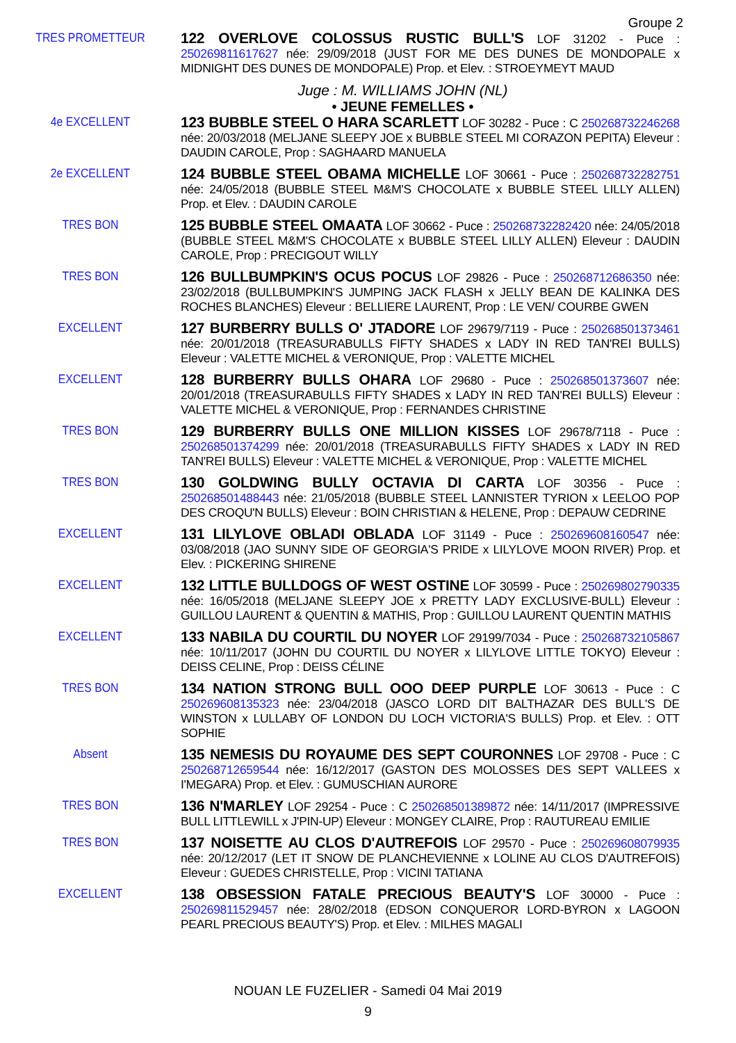Groupe 2
TRES PROMETTEUR
122 OVERLOVE COLOSSUS RUSTIC BULL'S LOF 31202 - Puce : 250269811617627 née: 29/09/2018 (JUST FOR ME DES DUNES DE MONDOPALE x MIDNIGHT DES DUNES DE MONDOPALE) Prop. et Elev. : STROEYMEYT MAUD
Juge : M. WILLIAMS JOHN (NL)
• JEUNE FEMELLES •
4e EXCELLENT
123 BUBBLE STEEL O HARA SCARLETT LOF 30282 - Puce : C 250268732246268 née: 20/03/2018 (MELJANE SLEEPY JOE x BUBBLE STEEL MI CORAZON PEPITA) Eleveur : DAUDIN CAROLE, Prop : SAGHAARD MANUELA
2e EXCELLENT
124 BUBBLE STEEL OBAMA MICHELLE LOF 30661 - Puce : 250268732282751 née: 24/05/2018 (BUBBLE STEEL M&M'S CHOCOLATE x BUBBLE STEEL LILLY ALLEN) Prop. et Elev. : DAUDIN CAROLE
TRES BON
125 BUBBLE STEEL OMAATA LOF 30662 - Puce : 250268732282420 née: 24/05/2018 (BUBBLE STEEL M&M'S CHOCOLATE x BUBBLE STEEL LILLY ALLEN) Eleveur : DAUDIN CAROLE, Prop : PRECIGOUT WILLY
TRES BON
126 BULLBUMPKIN'S OCUS POCUS LOF 29826 - Puce : 250268712686350 née: 23/02/2018 (BULLBUMPKIN'S JUMPING JACK FLASH x JELLY BEAN DE KALINKA DES ROCHES BLANCHES) Eleveur : BELLIERE LAURENT, Prop : LE VEN/ COURBE GWEN
EXCELLENT
127 BURBERRY BULLS O' JTADORE LOF 29679/7119 - Puce : 250268501373461 née: 20/01/2018 (TREASURABULLS FIFTY SHADES x LADY IN RED TAN'REI BULLS) Eleveur : VALETTE MICHEL & VERONIQUE, Prop : VALETTE MICHEL
EXCELLENT
128 BURBERRY BULLS OHARA LOF 29680 - Puce : 250268501373607 née: 20/01/2018 (TREASURABULLS FIFTY SHADES x LADY IN RED TAN'REI BULLS) Eleveur : VALETTE MICHEL & VERONIQUE, Prop : FERNANDES CHRISTINE
TRES BON
129 BURBERRY BULLS ONE MILLION KISSES LOF 29678/7118 - Puce : 250268501374299 née: 20/01/2018 (TREASURABULLS FIFTY SHADES x LADY IN RED TAN'REI BULLS) Eleveur : VALETTE MICHEL & VERONIQUE, Prop : VALETTE MICHEL
TRES BON
130 GOLDWING BULLY OCTAVIA DI CARTA LOF 30356 - Puce : 250268501488443 née: 21/05/2018 (BUBBLE STEEL LANNISTER TYRION x LEELOO POP DES CROQU'N BULLS) Eleveur : BOIN CHRISTIAN & HELENE, Prop : DEPAUW CEDRINE
EXCELLENT
131 LILYLOVE OBLADI OBLADA LOF 31149 - Puce : 250269608160547 née: 03/08/2018 (JAO SUNNY SIDE OF GEORGIA'S PRIDE x LILYLOVE MOON RIVER) Prop. et Elev. : PICKERING SHIRENE
EXCELLENT
132 LITTLE BULLDOGS OF WEST OSTINE LOF 30599 - Puce : 250269802790335 née: 16/05/2018 (MELJANE SLEEPY JOE x PRETTY LADY EXCLUSIVE-BULL) Eleveur : GUILLOU LAURENT & QUENTIN & MATHIS, Prop : GUILLOU LAURENT QUENTIN MATHIS
EXCELLENT
133 NABILA DU COURTIL DU NOYER LOF 29199/7034 - Puce : 250268732105867 née: 10/11/2017 (JOHN DU COURTIL DU NOYER x LILYLOVE LITTLE TOKYO) Eleveur : DEISS CELINE, Prop : DEISS CÉLINE
TRES BON
134 NATION STRONG BULL OOO DEEP PURPLE LOF 30613 - Puce : C 250269608135323 née: 23/04/2018 (JASCO LORD DIT BALTHAZAR DES BULL'S DE WINSTON x LULLABY OF LONDON DU LOCH VICTORIA'S BULLS) Prop. et Elev. : OTT SOPHIE
Absent
135 NEMESIS DU ROYAUME DES SEPT COURONNES LOF 29708 - Puce : C 250268712659544 née: 16/12/2017 (GASTON DES MOLOSSES DES SEPT VALLEES x I'MEGARA) Prop. et Elev. : GUMUSCHIAN AURORE
TRES BON
136 N'MARLEY LOF 29254 - Puce : C 250268501389872 née: 14/11/2017 (IMPRESSIVE BULL LITTLEWILL x J'PIN-UP) Eleveur : MONGEY CLAIRE, Prop : RAUTUREAU EMILIE
TRES BON
137 NOISETTE AU CLOS D'AUTREFOIS LOF 29570 - Puce : 250269608079935 née: 20/12/2017 (LET IT SNOW DE PLANCHEVIENNE x LOLINE AU CLOS D'AUTREFOIS) Eleveur : GUEDES CHRISTELLE, Prop : VICINI TATIANA
EXCELLENT
138 OBSESSION FATALE PRECIOUS BEAUTY'S LOF 30000 - Puce : 250269811529457 née: 28/02/2018 (EDSON CONQUEROR LORD-BYRON x LAGOON PEARL PRECIOUS BEAUTY'S) Prop. et Elev. : MILHES MAGALI
NOUAN LE FUZELIER - Samedi 04 Mai 2019
9